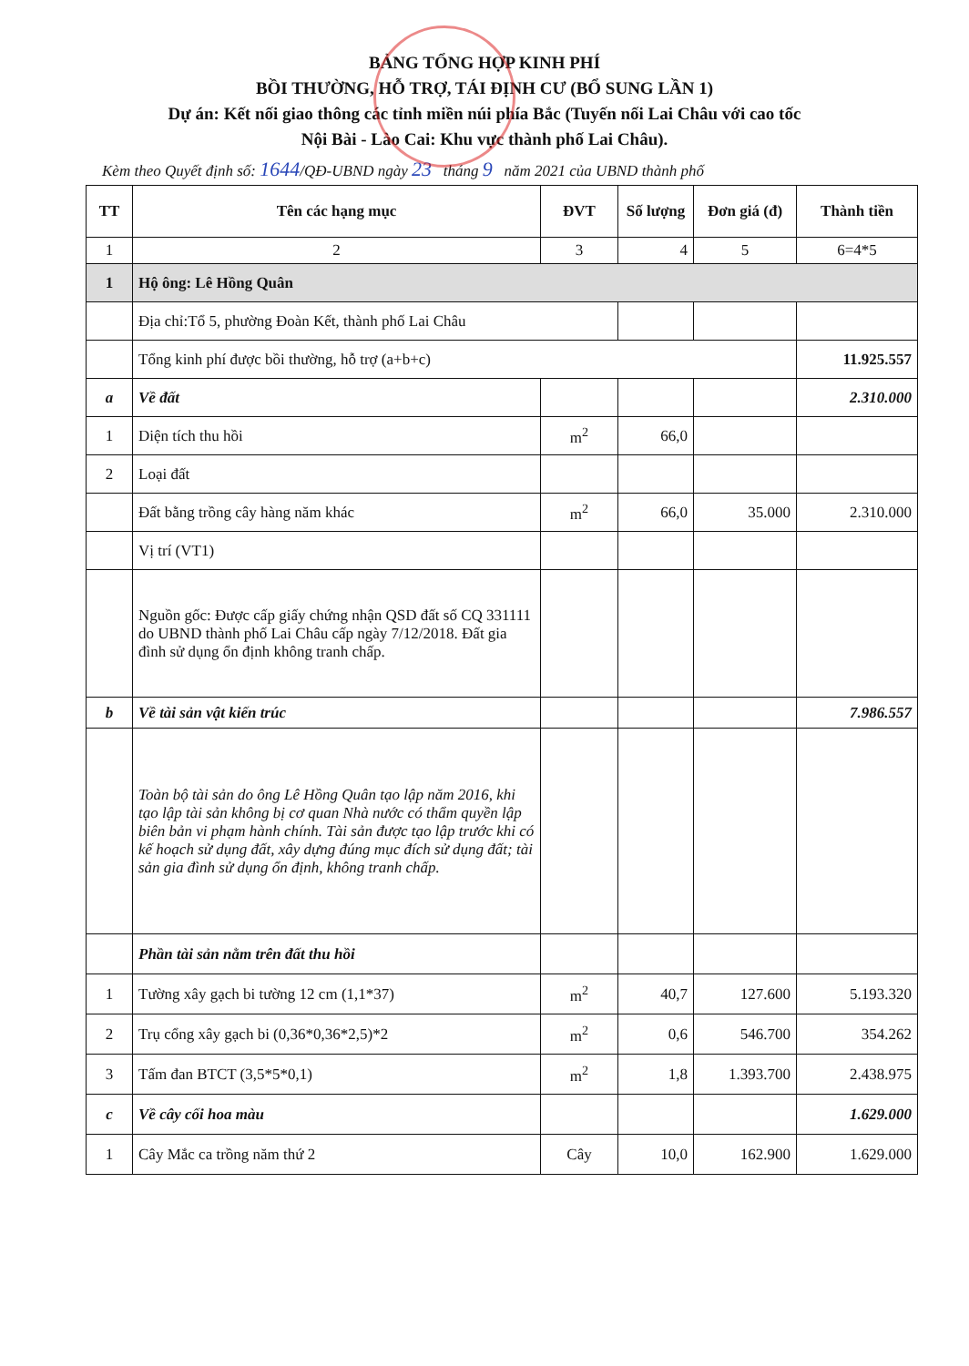BẢNG TỔNG HỢP KINH PHÍ
BỒI THƯỜNG, HỖ TRỢ, TÁI ĐỊNH CƯ (BỔ SUNG LẦN 1)
Dự án: Kết nối giao thông các tỉnh miền núi phía Bắc (Tuyến nối Lai Châu với cao tốc
Nội Bài - Lào Cai: Khu vực thành phố Lai Châu).
Kèm theo Quyết định số: 1644/QĐ-UBND ngày 23 tháng 9 năm 2021 của UBND thành phố
| TT | Tên các hạng mục | ĐVT | Số lượng | Đơn giá (đ) | Thành tiền |
| --- | --- | --- | --- | --- | --- |
| 1 | 2 | 3 | 4 | 5 | 6=4*5 |
| 1 | Hộ ông: Lê Hồng Quân | | | | |
| | Địa chỉ:Tổ 5, phường Đoàn Kết, thành phố Lai Châu | | | | |
| | Tổng kinh phí được bồi thường, hỗ trợ (a+b+c) | | | | 11.925.557 |
| a | Về đất | | | | 2.310.000 |
| 1 | Diện tích thu hồi | m<sup>2</sup> | 66,0 | | |
| 2 | Loại đất | | | | |
| | Đất bằng trồng cây hàng năm khác | m<sup>2</sup> | 66,0 | 35.000 | 2.310.000 |
| | Vị trí (VT1) | | | | |
| | Nguồn gốc: Được cấp giấy chứng nhận QSD đất số CQ 331111 do UBND thành phố Lai Châu cấp ngày 7/12/2018. Đất gia đình sử dụng ổn định không tranh chấp. | | | | |
| b | Về tài sản vật kiến trúc | | | | 7.986.557 |
| | Toàn bộ tài sản do ông Lê Hồng Quân tạo lập năm 2016, khi tạo lập tài sản không bị cơ quan Nhà nước có thẩm quyền lập biên bản vi phạm hành chính. Tài sản được tạo lập trước khi có kế hoạch sử dụng đất, xây dựng đúng mục đích sử dụng đất; tài sản gia đình sử dụng ổn định, không tranh chấp. | | | | |
| | Phần tài sản nằm trên đất thu hồi | | | | |
| 1 | Tường xây gạch bi tường 12 cm (1,1*37) | m<sup>2</sup> | 40,7 | 127.600 | 5.193.320 |
| 2 | Trụ cổng xây gạch bi (0,36*0,36*2,5)*2 | m<sup>2</sup> | 0,6 | 546.700 | 354.262 |
| 3 | Tấm đan BTCT (3,5*5*0,1) | m<sup>2</sup> | 1,8 | 1.393.700 | 2.438.975 |
| c | Về cây cối hoa màu | | | | 1.629.000 |
| 1 | Cây Mắc ca trồng năm thứ 2 | Cây | 10,0 | 162.900 | 1.629.000 |